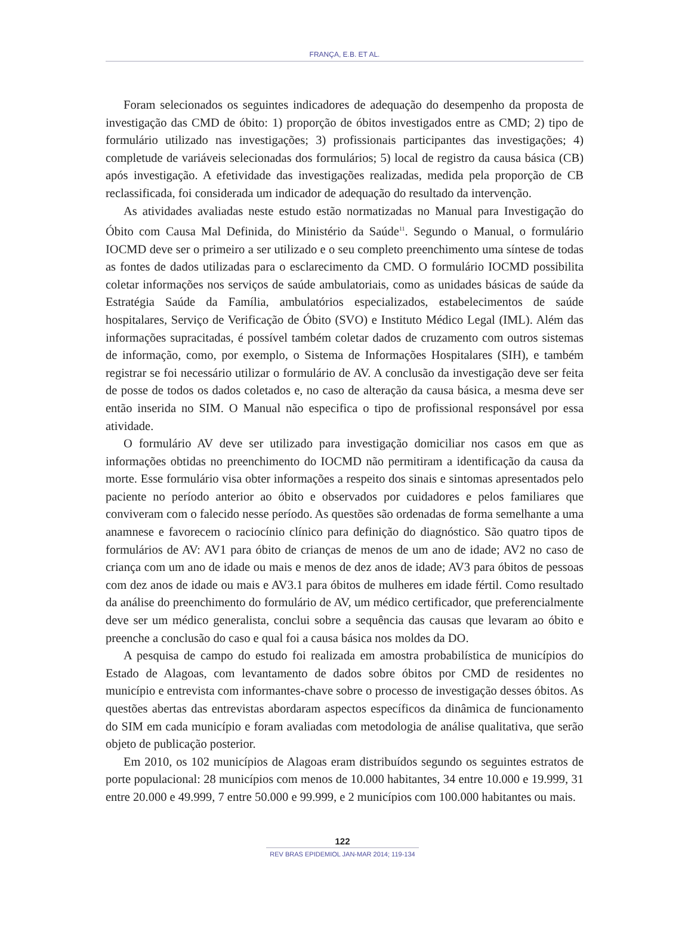FRANÇA, E.B. ET AL.
Foram selecionados os seguintes indicadores de adequação do desempenho da proposta de investigação das CMD de óbito: 1) proporção de óbitos investigados entre as CMD; 2) tipo de formulário utilizado nas investigações; 3) profissionais participantes das investigações; 4) completude de variáveis selecionadas dos formulários; 5) local de registro da causa básica (CB) após investigação. A efetividade das investigações realizadas, medida pela proporção de CB reclassificada, foi considerada um indicador de adequação do resultado da intervenção.
As atividades avaliadas neste estudo estão normatizadas no Manual para Investigação do Óbito com Causa Mal Definida, do Ministério da Saúde<sup>11</sup>. Segundo o Manual, o formulário IOCMD deve ser o primeiro a ser utilizado e o seu completo preenchimento uma síntese de todas as fontes de dados utilizadas para o esclarecimento da CMD. O formulário IOCMD possibilita coletar informações nos serviços de saúde ambulatoriais, como as unidades básicas de saúde da Estratégia Saúde da Família, ambulatórios especializados, estabelecimentos de saúde hospitalares, Serviço de Verificação de Óbito (SVO) e Instituto Médico Legal (IML). Além das informações supracitadas, é possível também coletar dados de cruzamento com outros sistemas de informação, como, por exemplo, o Sistema de Informações Hospitalares (SIH), e também registrar se foi necessário utilizar o formulário de AV. A conclusão da investigação deve ser feita de posse de todos os dados coletados e, no caso de alteração da causa básica, a mesma deve ser então inserida no SIM. O Manual não especifica o tipo de profissional responsável por essa atividade.
O formulário AV deve ser utilizado para investigação domiciliar nos casos em que as informações obtidas no preenchimento do IOCMD não permitiram a identificação da causa da morte. Esse formulário visa obter informações a respeito dos sinais e sintomas apresentados pelo paciente no período anterior ao óbito e observados por cuidadores e pelos familiares que conviveram com o falecido nesse período. As questões são ordenadas de forma semelhante a uma anamnese e favorecem o raciocínio clínico para definição do diagnóstico. São quatro tipos de formulários de AV: AV1 para óbito de crianças de menos de um ano de idade; AV2 no caso de criança com um ano de idade ou mais e menos de dez anos de idade; AV3 para óbitos de pessoas com dez anos de idade ou mais e AV3.1 para óbitos de mulheres em idade fértil. Como resultado da análise do preenchimento do formulário de AV, um médico certificador, que preferencialmente deve ser um médico generalista, conclui sobre a sequência das causas que levaram ao óbito e preenche a conclusão do caso e qual foi a causa básica nos moldes da DO.
A pesquisa de campo do estudo foi realizada em amostra probabilística de municípios do Estado de Alagoas, com levantamento de dados sobre óbitos por CMD de residentes no município e entrevista com informantes-chave sobre o processo de investigação desses óbitos. As questões abertas das entrevistas abordaram aspectos específicos da dinâmica de funcionamento do SIM em cada município e foram avaliadas com metodologia de análise qualitativa, que serão objeto de publicação posterior.
Em 2010, os 102 municípios de Alagoas eram distribuídos segundo os seguintes estratos de porte populacional: 28 municípios com menos de 10.000 habitantes, 34 entre 10.000 e 19.999, 31 entre 20.000 e 49.999, 7 entre 50.000 e 99.999, e 2 municípios com 100.000 habitantes ou mais.
122
REV BRAS EPIDEMIOL JAN-MAR 2014; 119-134